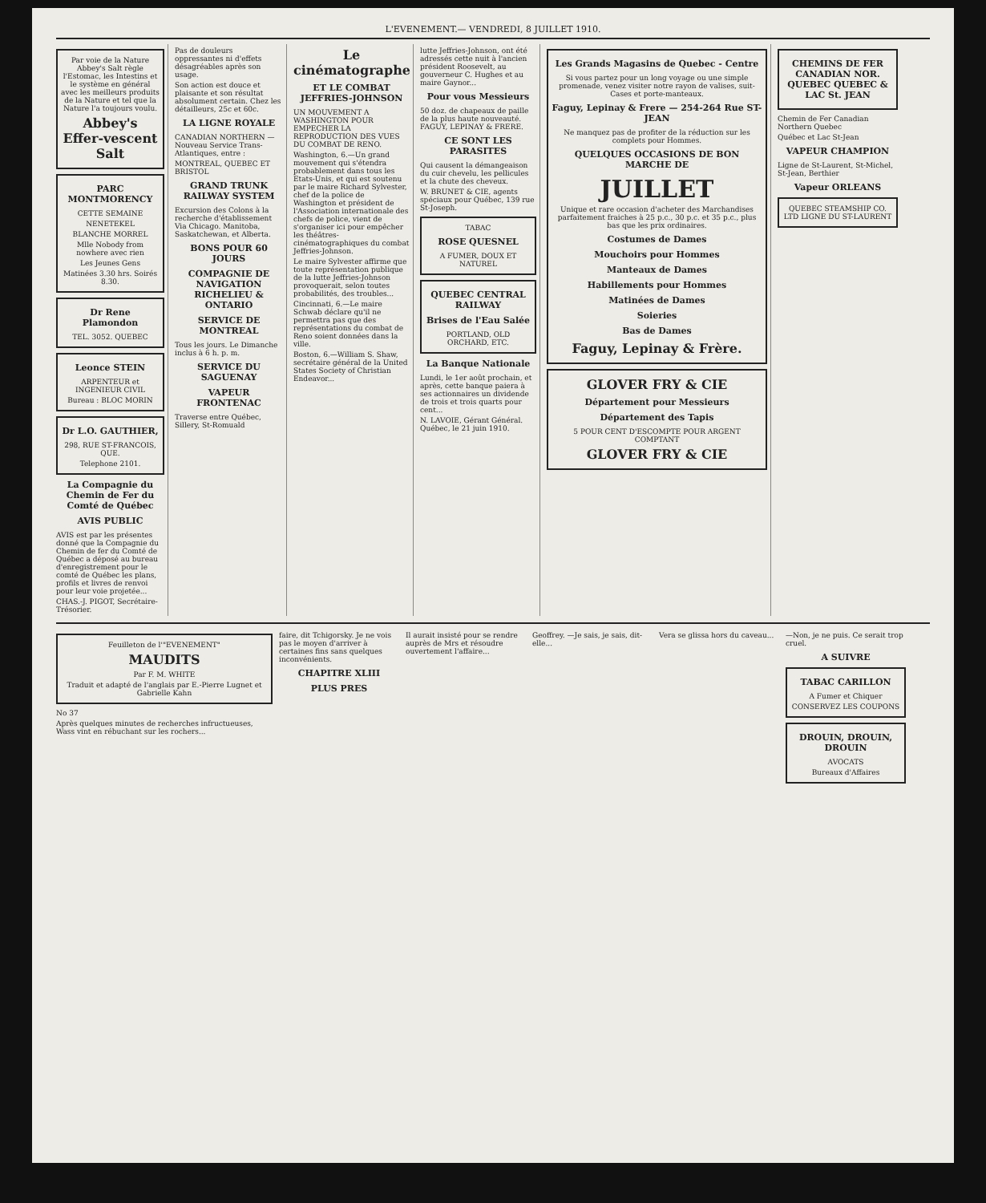L'EVENEMENT.— VENDREDI, 8 JUILLET 1910.
Par voie de la Nature Abbey's Salt règle l'Estomac, les Intestins et le système en général avec les meilleurs produits de la Nature et tel que la Nature l'a toujours voulu.
Abbey's Effer-vescent Salt
PARC MONTMORENCY
CETTE SEMAINE
NENETEKEL
BLANCHE MORREL
Mlle Nobody from nowhere avec rien
Les Jeunes Gens
Matinées 3.30 hrs. Soirés 8.30.
Dr Rene Plamondon
TEL. 3052. QUEBEC
Leonce STEIN
ARPENTEUR et INGENIEUR CIVIL
Bureau : BLOC MORIN
Dr L.O. GAUTHIER,
298, RUE ST-FRANCOIS, QUE.
Telephone 2101.
La Compagnie du Chemin de Fer du Comté de Québec
AVIS PUBLIC
AVIS est par les présentes donné que la Compagnie du Chemin de fer du Comté de Québec a déposé au bureau d'enregistrement pour le comté de Québec les plans, profils et livres de renvoi pour leur voie projetée...
CHAS.-J. PIGOT, Secrétaire-Trésorier.
Pas de douleurs oppressantes ni d'effets désagréables après son usage.
Son action est douce et plaisante et son résultat absolument certain. Chez les détailleurs, 25c et 60c.
LA LIGNE ROYALE
CANADIAN NORTHERN — Nouveau Service Trans-Atlantiques, entre :
MONTREAL, QUEBEC ET BRISTOL
GRAND TRUNK RAILWAY SYSTEM
Excursion des Colons à la recherche d'établissement Via Chicago. Manitoba, Saskatchewan, et Alberta.
BONS POUR 60 JOURS
COMPAGNIE DE NAVIGATION RICHELIEU & ONTARIO
SERVICE DE MONTREAL
Tous les jours. Le Dimanche inclus à 6 h. p. m.
SERVICE DU SAGUENAY
VAPEUR FRONTENAC
Traverse entre Québec, Sillery, St-Romuald
Le cinématographe
ET LE COMBAT JEFFRIES-JOHNSON
UN MOUVEMENT A WASHINGTON POUR EMPECHER LA REPRODUCTION DES VUES DU COMBAT DE RENO.
Washington, 6.—Un grand mouvement qui s'étendra probablement dans tous les Etats-Unis, et qui est soutenu par le maire Richard Sylvester, chef de la police de Washington et président de l'Association internationale des chefs de police, vient de s'organiser ici pour empêcher les théâtres-cinématographiques du combat Jeffries-Johnson.
Le maire Sylvester affirme que toute représentation publique de la lutte Jeffries-Johnson provoquerait, selon toutes probabilités, des troubles...
Cincinnati, 6.—Le maire Schwab déclare qu'il ne permettra pas que des représentations du combat de Reno soient données dans la ville.
Boston, 6.—William S. Shaw, secrétaire général de la United States Society of Christian Endeavor...
lutte Jeffries-Johnson, ont été adressés cette nuit à l'ancien président Roosevelt, au gouverneur C. Hughes et au maire Gaynor...
Pour vous Messieurs
50 doz. de chapeaux de paille de la plus haute nouveauté. FAGUY, LEPINAY & FRERE.
CE SONT LES PARASITES
Qui causent la démangeaison du cuir chevelu, les pellicules et la chute des cheveux.
W. BRUNET & CIE, agents spéciaux pour Québec, 139 rue St-Joseph.
TABAC
ROSE QUESNEL
A FUMER, DOUX ET NATUREL
QUEBEC CENTRAL RAILWAY
Brises de l'Eau Salée
PORTLAND, OLD ORCHARD, ETC.
La Banque Nationale
Lundi, le 1er août prochain, et après, cette banque paiera à ses actionnaires un dividende de trois et trois quarts pour cent...
N. LAVOIE, Gérant Général. Québec, le 21 juin 1910.
Les Grands Magasins de Quebec - Centre
Si vous partez pour un long voyage ou une simple promenade, venez visiter notre rayon de valises, suit-Cases et porte-manteaux.
Faguy, Lepinay & Frere — 254-264 Rue ST-JEAN
Ne manquez pas de profiter de la réduction sur les complets pour Hommes.
QUELQUES OCCASIONS DE BON MARCHE DE
JUILLET
Unique et rare occasion d'acheter des Marchandises parfaitement fraiches à 25 p.c., 30 p.c. et 35 p.c., plus bas que les prix ordinaires.
Costumes de Dames
Mouchoirs pour Hommes
Manteaux de Dames
Habillements pour Hommes
Matinées de Dames
Soieries
Bas de Dames
Faguy, Lepinay & Frère.
GLOVER FRY & CIE
Département pour Messieurs
Département des Tapis
5 POUR CENT D'ESCOMPTE POUR ARGENT COMPTANT
GLOVER FRY & CIE
CHEMINS DE FER CANADIAN NOR. QUEBEC QUEBEC & LAC St. JEAN
Chemin de Fer Canadian Northern Quebec
Québec et Lac St-Jean
VAPEUR CHAMPION
Ligne de St-Laurent, St-Michel, St-Jean, Berthier
Vapeur ORLEANS
QUEBEC STEAMSHIP CO. LTD LIGNE DU ST-LAURENT
Feuilleton de l'"EVENEMENT"
MAUDITS
Par F. M. WHITE
Traduit et adapté de l'anglais par E.-Pierre Lugnet et Gabrielle Kahn
No 37
Après quelques minutes de recherches infructueuses, Wass vint en rébuchant sur les rochers...
faire, dit Tchigorsky. Je ne vois pas le moyen d'arriver à certaines fins sans quelques inconvénients.
CHAPITRE XLIII
PLUS PRES
Il aurait insisté pour se rendre auprès de Mrs et résoudre ouvertement l'affaire...
Geoffrey. —Je sais, je sais, dit-elle...
Vera se glissa hors du caveau...
—Non, je ne puis. Ce serait trop cruel.
A SUIVRE
TABAC CARILLON
A Fumer et Chiquer
CONSERVEZ LES COUPONS
DROUIN, DROUIN, DROUIN
AVOCATS
Bureaux d'Affaires